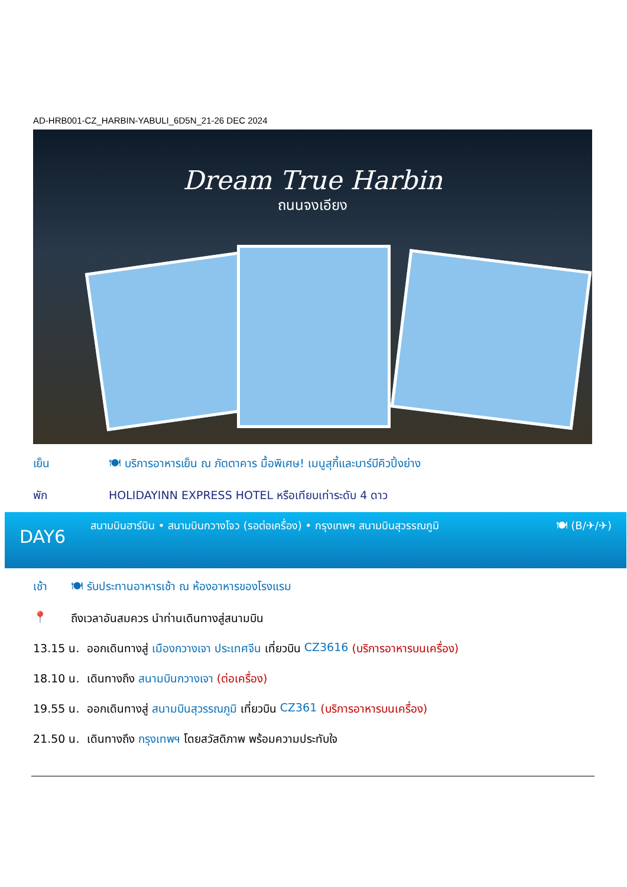AD-HRB001-CZ_HARBIN-YABULI_6D5N_21-26 DEC 2024
Dream True Harbin
ถนนจงเอียง
เย็น 🍽 บริการอาหารเย็น ณ ภัตตาคาร มื้อพิเศษ! เมนูสุกี้และบาร์บีคิวปิ้งย่าง
พัก HOLIDAYINN EXPRESS HOTEL หรือเทียบเท่าระดับ 4 ดาว
DAY6 สนามบินฮาร์บิน • สนามบินกวางโจว (รอต่อเครื่อง) • กรุงเทพฯ สนามบินสุวรรณภูมิ 🍽 (B/✈/✈)
เช้า 🍽 รับประทานอาหารเช้า ณ ห้องอาหารของโรงแรม
📍 ถึงเวลาอันสมควร นำท่านเดินทางสู่สนามบิน
13.15 น. ออกเดินทางสู่ เมืองกวางเจา ประเทศจีน เที่ยวบิน CZ3616 (บริการอาหารบนเครื่อง)
18.10 น. เดินทางถึง สนามบินกวางเจา (ต่อเครื่อง)
19.55 น. ออกเดินทางสู่ สนามบินสุวรรณภูมิ เที่ยวบิน CZ361 (บริการอาหารบนเครื่อง)
21.50 น. เดินทางถึง กรุงเทพฯ โดยสวัสดิภาพ พร้อมความประทับใจ